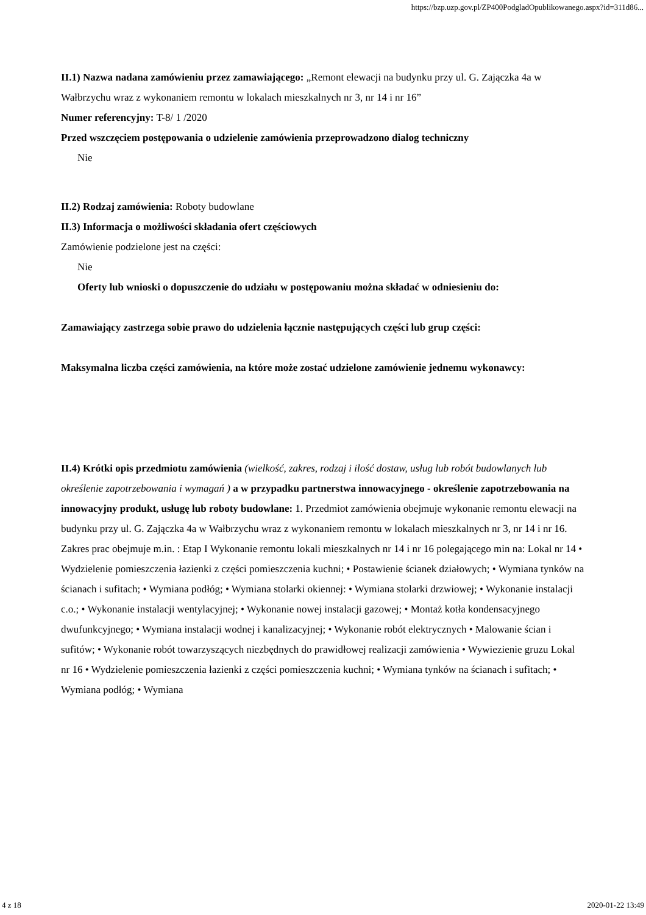https://bzp.uzp.gov.pl/ZP400PodgladOpublikowanego.aspx?id=311d86...
II.1) Nazwa nadana zamówieniu przez zamawiającego: „Remont elewacji na budynku przy ul. G. Zajączka 4a w Wałbrzychu wraz z wykonaniem remontu w lokalach mieszkalnych nr 3, nr 14 i nr 16”
Numer referencyjny: T-8/ 1 /2020
Przed wszczęciem postępowania o udzielenie zamówienia przeprowadzono dialog techniczny
Nie
II.2) Rodzaj zamówienia: Roboty budowlane
II.3) Informacja o możliwości składania ofert częściowych
Zamówienie podzielone jest na części:
Nie
Oferty lub wnioski o dopuszczenie do udziału w postępowaniu można składać w odniesieniu do:
Zamawiający zastrzega sobie prawo do udzielenia łącznie następujących części lub grup części:
Maksymalna liczba części zamówienia, na które może zostać udzielone zamówienie jednemu wykonawcy:
II.4) Krótki opis przedmiotu zamówienia (wielkość, zakres, rodzaj i ilość dostaw, usług lub robót budowlanych lub określenie zapotrzebowania i wymagań ) a w przypadku partnerstwa innowacyjnego - określenie zapotrzebowania na innowacyjny produkt, usługę lub roboty budowlane: 1. Przedmiot zamówienia obejmuje wykonanie remontu elewacji na budynku przy ul. G. Zajączka 4a w Wałbrzychu wraz z wykonaniem remontu w lokalach mieszkalnych nr 3, nr 14 i nr 16. Zakres prac obejmuje m.in. : Etap I Wykonanie remontu lokali mieszkalnych nr 14 i nr 16 polegającego min na: Lokal nr 14 • Wydzielenie pomieszczenia łazienki z części pomieszczenia kuchni; • Postawienie ścianek działowych; • Wymiana tynków na ścianach i sufitach; • Wymiana podłóg; • Wymiana stolarki okiennej: • Wymiana stolarki drzwiowej; • Wykonanie instalacji c.o.; • Wykonanie instalacji wentylacyjnej; • Wykonanie nowej instalacji gazowej; • Montaż kotła kondensacyjnego dwufunkcyjnego; • Wymiana instalacji wodnej i kanalizacyjnej; • Wykonanie robót elektrycznych • Malowanie ścian i sufitów; • Wykonanie robót towarzyszących niezbędnych do prawidłowej realizacji zamówienia • Wywiezienie gruzu Lokal nr 16 • Wydzielenie pomieszczenia łazienki z części pomieszczenia kuchni; • Wymiana tynków na ścianach i sufitach; • Wymiana podłóg; • Wymiana
4 z 18 2020-01-22 13:49